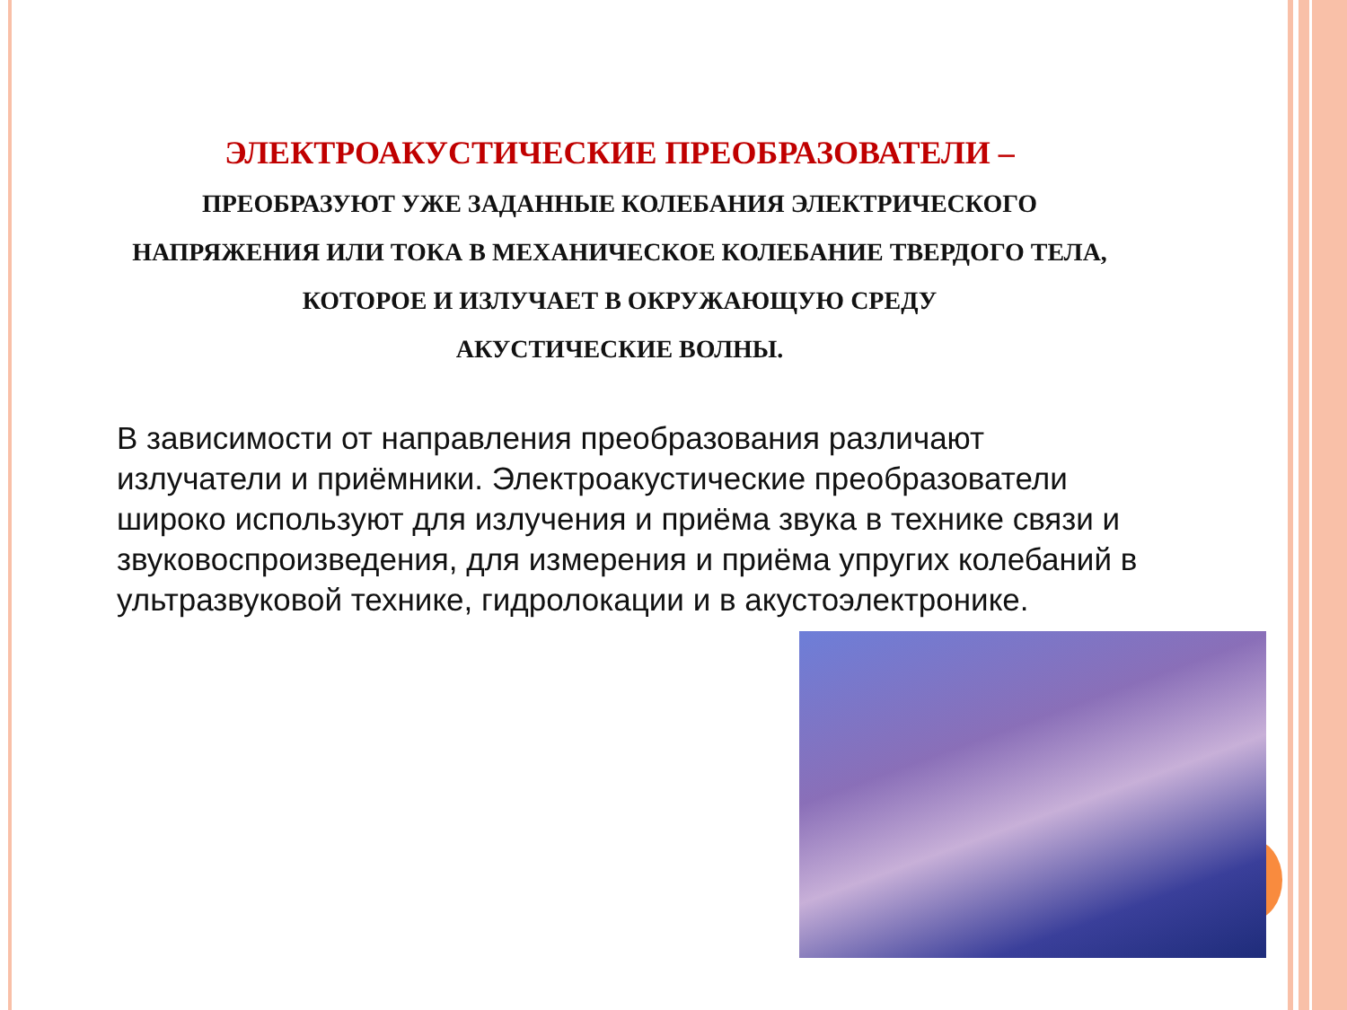ЭЛЕКТРОАКУСТИЧЕСКИЕ ПРЕОБРАЗОВАТЕЛИ –
ПРЕОБРАЗУЮТ УЖЕ ЗАДАННЫЕ КОЛЕБАНИЯ ЭЛЕКТРИЧЕСКОГО
НАПРЯЖЕНИЯ ИЛИ ТОКА В МЕХАНИЧЕСКОЕ КОЛЕБАНИЕ ТВЕРДОГО ТЕЛА,
КОТОРОЕ И ИЗЛУЧАЕТ В ОКРУЖАЮЩУЮ СРЕДУ
АКУСТИЧЕСКИЕ ВОЛНЫ.
В зависимости от направления преобразования различают излучатели и приёмники. Электроакустические преобразователи широко используют для излучения и приёма звука в технике связи и звуковоспроизведения, для измерения и приёма упругих колебаний в ультразвуковой технике, гидролокации и в акустоэлектронике.